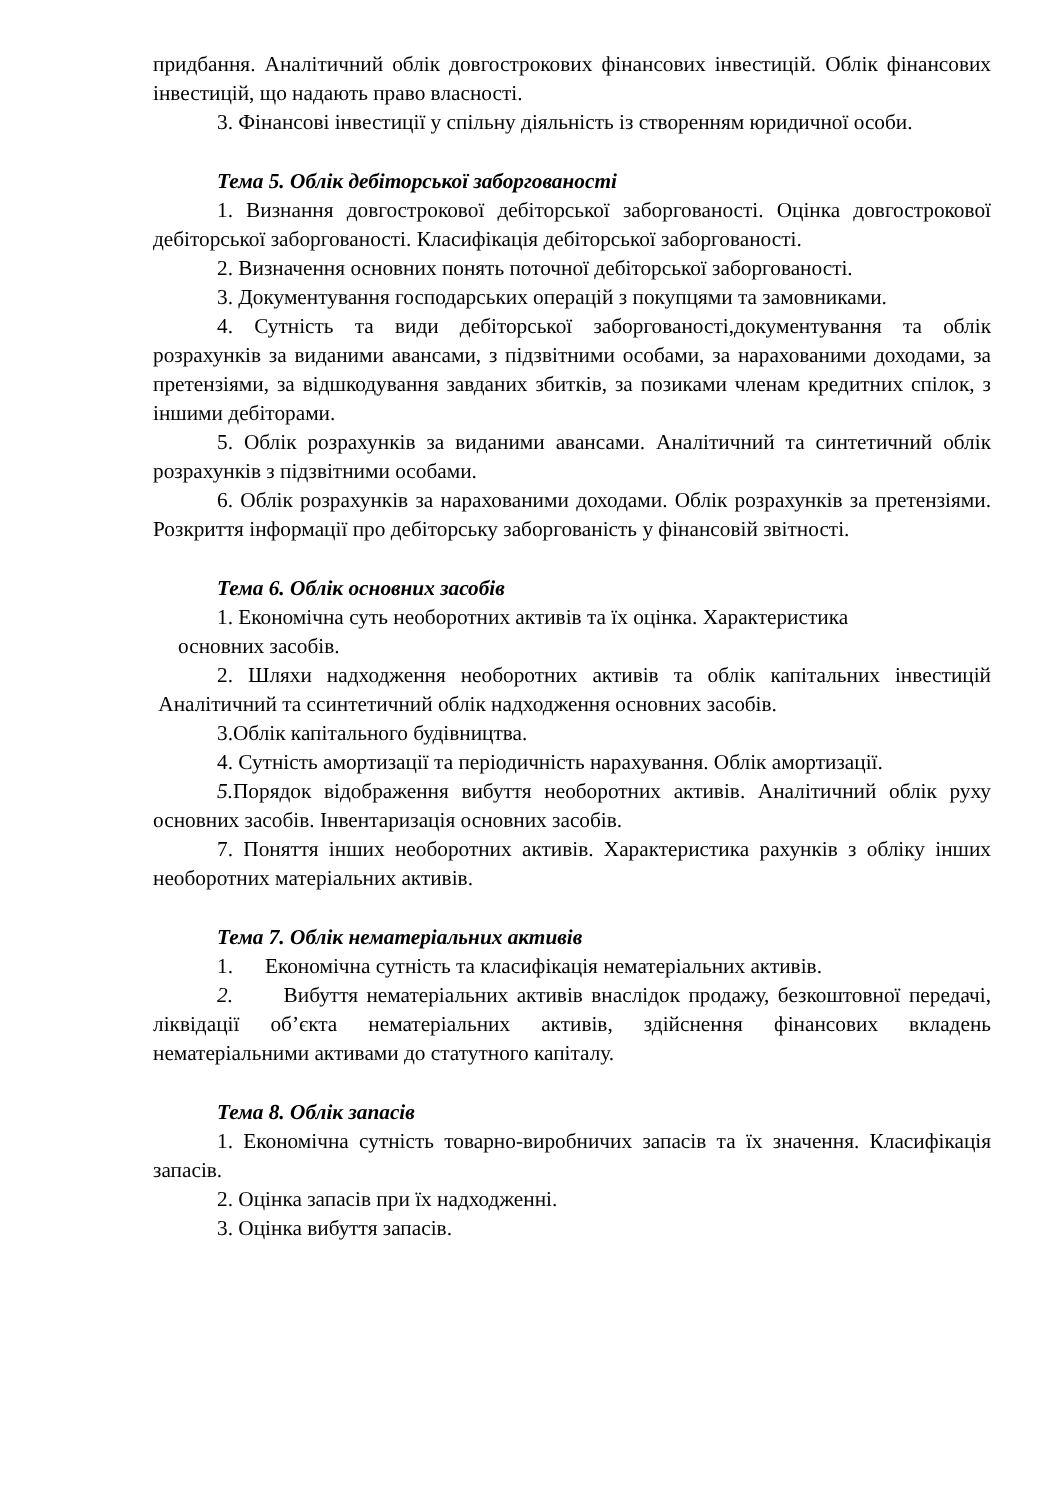придбання. Аналітичний облік довгострокових фінансових інвестицій. Облік фінансових інвестицій, що надають право власності.
3. Фінансові інвестиції у спільну діяльність із створенням юридичної особи.
Тема 5. Облік дебіторської заборгованості
1. Визнання довгострокової дебіторської заборгованості. Оцінка довгострокової дебіторської заборгованості. Класифікація дебіторської заборгованості.
2. Визначення основних понять поточної дебіторської заборгованості.
3. Документування господарських операцій з покупцями та замовниками.
4. Сутність та види дебіторської заборгованості,документування та облік розрахунків за виданими авансами, з підзвітними особами, за нарахованими доходами, за претензіями, за відшкодування завданих збитків, за позиками членам кредитних спілок, з іншими дебіторами.
5. Облік розрахунків за виданими авансами. Аналітичний та синтетичний облік розрахунків з підзвітними особами.
6. Облік розрахунків за нарахованими доходами. Облік розрахунків за претензіями. Розкриття інформації про дебіторську заборгованість у фінансовій звітності.
Тема 6. Облік основних засобів
1. Економічна суть необоротних активів та їх оцінка. Характеристика
основних засобів.
2. Шляхи надходження необоротних активів та облік капітальних інвестицій Аналітичний та ссинтетичний облік надходження основних засобів.
3.Облік капітального будівництва.
4. Сутність амортизації та періодичність нарахування. Облік амортизації.
5. Порядок відображення вибуття необоротних активів. Аналітичний облік руху основних засобів. Інвентаризація основних засобів.
7. Поняття інших необоротних активів. Характеристика рахунків з обліку інших необоротних матеріальних активів.
Тема 7. Облік нематеріальних активів
1. Економічна сутність та класифікація нематеріальних активів.
2. Вибуття нематеріальних активів внаслідок продажу, безкоштовної передачі, ліквідації об’єкта нематеріальних активів, здійснення фінансових вкладень нематеріальними активами до статутного капіталу.
Тема 8. Облік запасів
1. Економічна сутність товарно-виробничих запасів та їх значення. Класифікація запасів.
2. Оцінка запасів при їх надходженні.
3. Оцінка вибуття запасів.